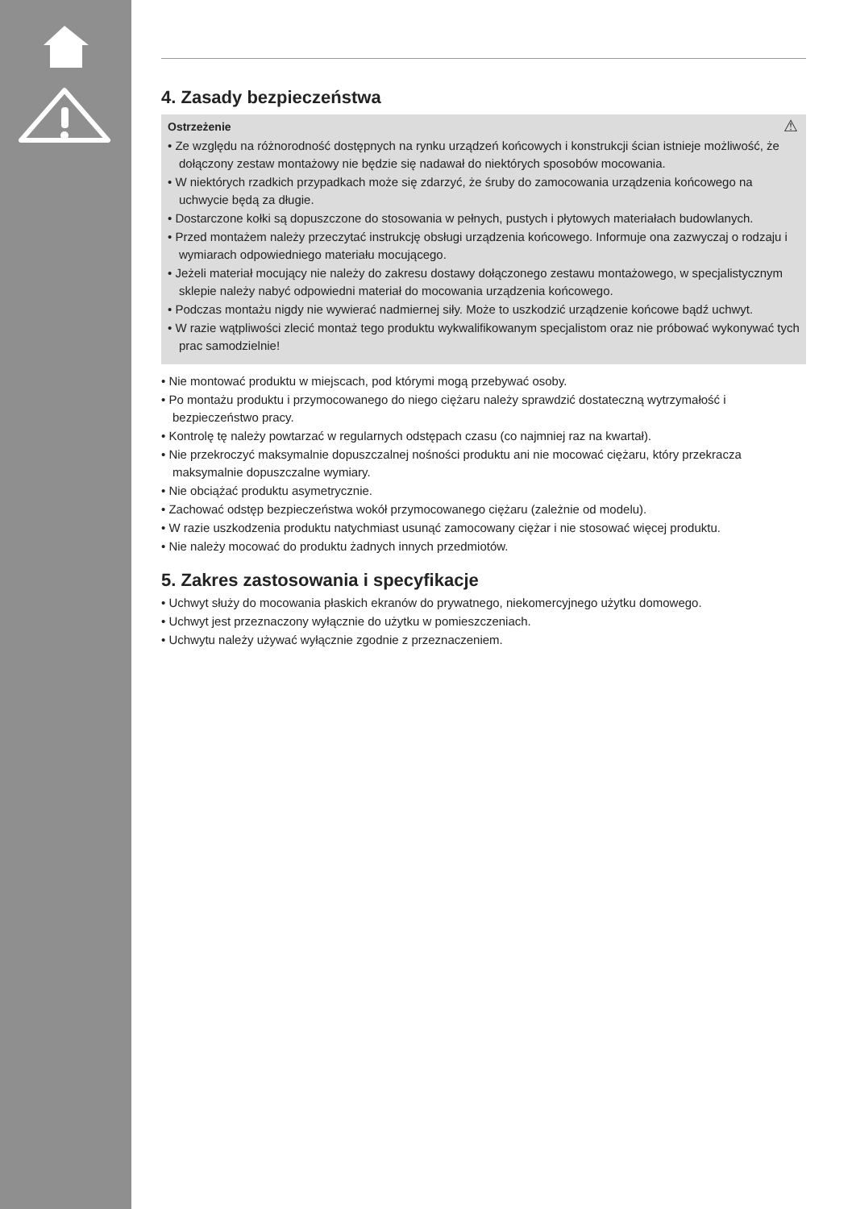4. Zasady bezpieczeństwa
Ostrzeżenie ⚠
• Ze względu na różnorodność dostępnych na rynku urządzeń końcowych i konstrukcji ścian istnieje możliwość, że dołączony zestaw montażowy nie będzie się nadawał do niektórych sposobów mocowania.
• W niektórych rzadkich przypadkach może się zdarzyć, że śruby do zamocowania urządzenia końcowego na uchwycie będą za długie.
• Dostarczone kołki są dopuszczone do stosowania w pełnych, pustych i płytowych materiałach budowlanych.
• Przed montażem należy przeczytać instrukcję obsługi urządzenia końcowego. Informuje ona zazwyczaj o rodzaju i wymiarach odpowiedniego materiału mocującego.
• Jeżeli materiał mocujący nie należy do zakresu dostawy dołączonego zestawu montażowego, w specjalistycznym sklepie należy nabyć odpowiedni materiał do mocowania urządzenia końcowego.
• Podczas montażu nigdy nie wywierać nadmiernej siły. Może to uszkodzić urządzenie końcowe bądź uchwyt.
• W razie wątpliwości zlecić montaż tego produktu wykwalifikowanym specjalistom oraz nie próbować wykonywać tych prac samodzielnie!
• Nie montować produktu w miejscach, pod którymi mogą przebywać osoby.
• Po montażu produktu i przymocowanego do niego ciężaru należy sprawdzić dostateczną wytrzymałość i bezpieczeństwo pracy.
• Kontrolę tę należy powtarzać w regularnych odstępach czasu (co najmniej raz na kwartał).
• Nie przekroczyć maksymalnie dopuszczalnej nośności produktu ani nie mocować ciężaru, który przekracza maksymalnie dopuszczalne wymiary.
• Nie obciążać produktu asymetrycznie.
• Zachować odstęp bezpieczeństwa wokół przymocowanego ciężaru (zależnie od modelu).
• W razie uszkodzenia produktu natychmiast usunąć zamocowany ciężar i nie stosować więcej produktu.
• Nie należy mocować do produktu żadnych innych przedmiotów.
5. Zakres zastosowania i specyfikacje
• Uchwyt służy do mocowania płaskich ekranów do prywatnego, niekomercyjnego użytku domowego.
• Uchwyt jest przeznaczony wyłącznie do użytku w pomieszczeniach.
• Uchwytu należy używać wyłącznie zgodnie z przeznaczeniem.